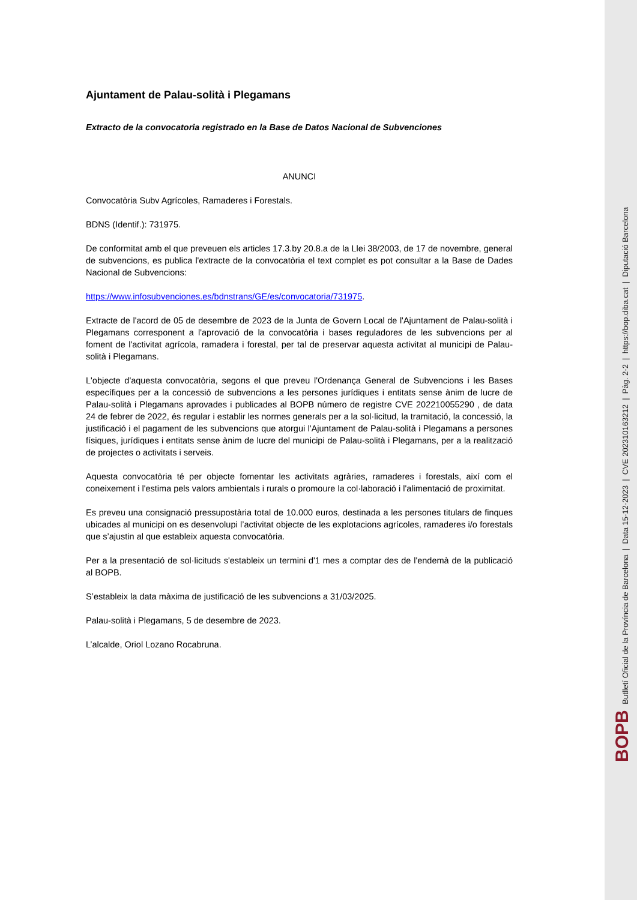Ajuntament de Palau-solità i Plegamans
Extracto de la convocatoria registrado en la Base de Datos Nacional de Subvenciones
ANUNCI
Convocatòria Subv Agrícoles, Ramaderes i Forestals.
BDNS (Identif.): 731975.
De conformitat amb el que preveuen els articles 17.3.by 20.8.a de la Llei 38/2003, de 17 de novembre, general de subvencions, es publica l'extracte de la convocatòria el text complet es pot consultar a la Base de Dades Nacional de Subvencions:
https://www.infosubvenciones.es/bdnstrans/GE/es/convocatoria/731975.
Extracte de l'acord de 05 de desembre de 2023 de la Junta de Govern Local de l'Ajuntament de Palau-solità i Plegamans corresponent a l'aprovació de la convocatòria i bases reguladores de les subvencions per al foment de l'activitat agrícola, ramadera i forestal, per tal de preservar aquesta activitat al municipi de Palau-solità i Plegamans.
L'objecte d'aquesta convocatòria, segons el que preveu l'Ordenança General de Subvencions i les Bases específiques per a la concessió de subvencions a les persones jurídiques i entitats sense ànim de lucre de Palau-solità i Plegamans aprovades i publicades al BOPB número de registre CVE 202210055290 , de data 24 de febrer de 2022, és regular i establir les normes generals per a la sol·licitud, la tramitació, la concessió, la justificació i el pagament de les subvencions que atorgui l'Ajuntament de Palau-solità i Plegamans a persones físiques, jurídiques i entitats sense ànim de lucre del municipi de Palau-solità i Plegamans, per a la realització de projectes o activitats i serveis.
Aquesta convocatòria té per objecte fomentar les activitats agràries, ramaderes i forestals, així com el coneixement i l'estima pels valors ambientals i rurals o promoure la col·laboració i l'alimentació de proximitat.
Es preveu una consignació pressupostària total de 10.000 euros, destinada a les persones titulars de finques ubicades al municipi on es desenvolupi l’activitat objecte de les explotacions agrícoles, ramaderes i/o forestals que s’ajustin al que estableix aquesta convocatòria.
Per a la presentació de sol·licituds s'estableix un termini d'1 mes a comptar des de l'endemà de la publicació al BOPB.
S’estableix la data màxima de justificació de les subvencions a 31/03/2025.
Palau-solità i Plegamans, 5 de desembre de 2023.
L’alcalde, Oriol Lozano Rocabruna.
BOPB Butlletí Oficial de la Província de Barcelona | Data 15-12-2023 | CVE 202310163212 | Pàg. 2-2 | https://bop.diba.cat | Diputació Barcelona